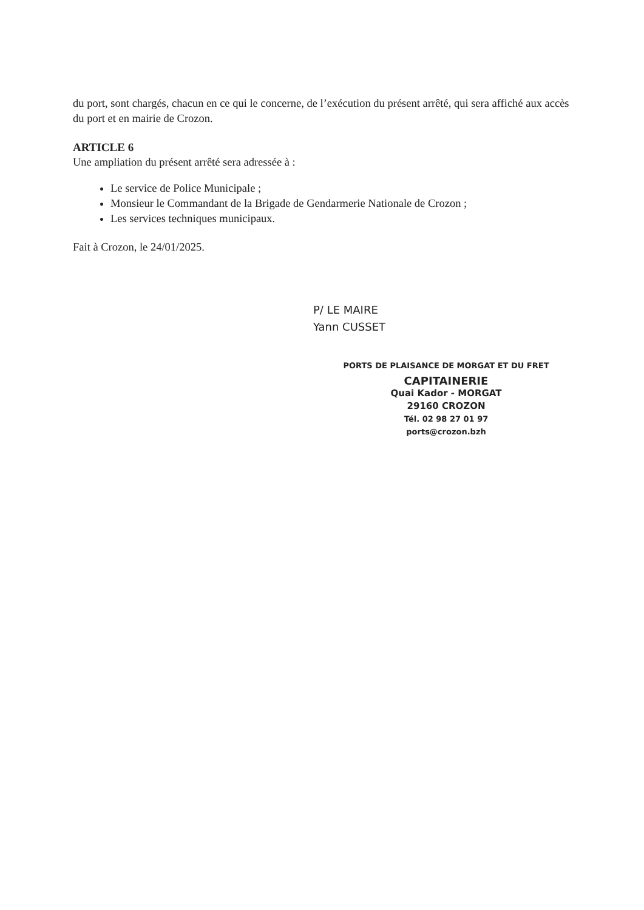du port, sont chargés, chacun en ce qui le concerne, de l’exécution du présent arrêté, qui sera affiché aux accès du port et en mairie de Crozon.
ARTICLE 6
Une ampliation du présent arrêté sera adressée à :
Le service de Police Municipale ;
Monsieur le Commandant de la Brigade de Gendarmerie Nationale de Crozon ;
Les services techniques municipaux.
Fait à Crozon, le 24/01/2025.
P/ LE MAIRE
Yann CUSSET
PORTS DE PLAISANCE DE MORGAT ET DU FRET
CAPITAINERIE
Quai Kador - MORGAT
29160 CROZON
Tél. 02 98 27 01 97
ports@crozon.bzh